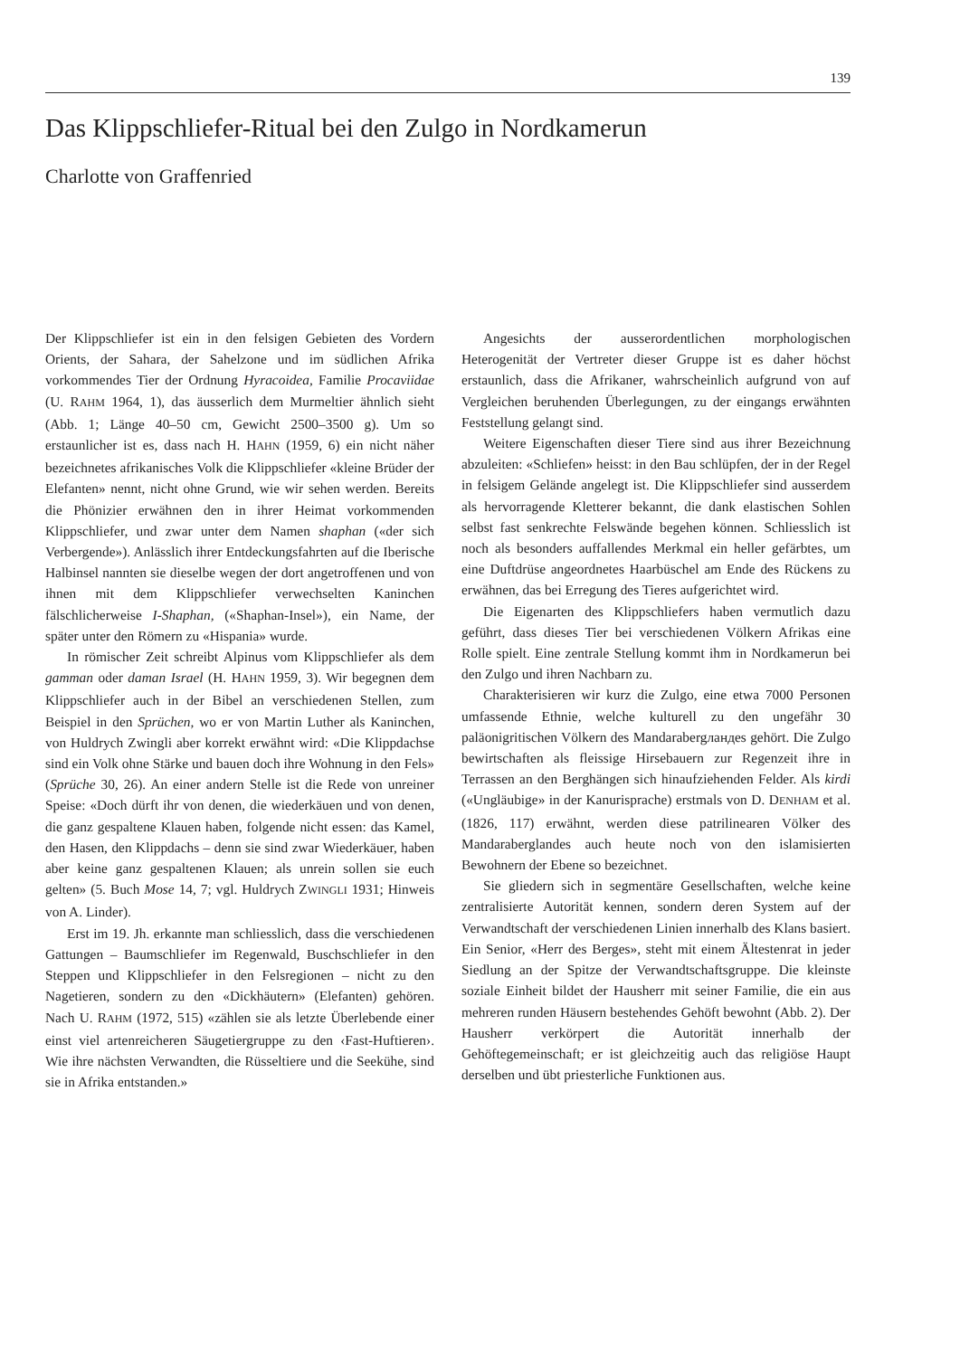139
Das Klippschliefer-Ritual bei den Zulgo in Nordkamerun
Charlotte von Graffenried
Der Klippschliefer ist ein in den felsigen Gebieten des Vordern Orients, der Sahara, der Sahelzone und im südlichen Afrika vorkommendes Tier der Ordnung Hyracoidea, Familie Procaviidae (U. RAHM 1964, 1), das äusserlich dem Murmeltier ähnlich sieht (Abb. 1; Länge 40–50 cm, Gewicht 2500–3500 g). Um so erstaunlicher ist es, dass nach H. HAHN (1959, 6) ein nicht näher bezeichnetes afrikanisches Volk die Klippschliefer «kleine Brüder der Elefanten» nennt, nicht ohne Grund, wie wir sehen werden. Bereits die Phönizier erwähnen den in ihrer Heimat vorkommenden Klippschliefer, und zwar unter dem Namen shaphan («der sich Verbergende»). Anlässlich ihrer Entdeckungsfahrten auf die Iberische Halbinsel nannten sie dieselbe wegen der dort angetroffenen und von ihnen mit dem Klippschliefer verwechselten Kaninchen fälschlicherweise I-Shaphan, («Shaphan-Insel»), ein Name, der später unter den Römern zu «Hispania» wurde.
In römischer Zeit schreibt Alpinus vom Klippschliefer als dem gamman oder daman Israel (H. HAHN 1959, 3). Wir begegnen dem Klippschliefer auch in der Bibel an verschiedenen Stellen, zum Beispiel in den Sprüchen, wo er von Martin Luther als Kaninchen, von Huldrych Zwingli aber korrekt erwähnt wird: «Die Klippdachse sind ein Volk ohne Stärke und bauen doch ihre Wohnung in den Fels» (Sprüche 30, 26). An einer andern Stelle ist die Rede von unreiner Speise: «Doch dürft ihr von denen, die wiederkäuen und von denen, die ganz gespaltene Klauen haben, folgende nicht essen: das Kamel, den Hasen, den Klippdachs – denn sie sind zwar Wiederkäuer, haben aber keine ganz gespaltenen Klauen; als unrein sollen sie euch gelten» (5. Buch Mose 14, 7; vgl. Huldrych ZWINGLI 1931; Hinweis von A. Linder).
Erst im 19. Jh. erkannte man schliesslich, dass die verschiedenen Gattungen – Baumschliefer im Regenwald, Buschschliefer in den Steppen und Klippschliefer in den Felsregionen – nicht zu den Nagetieren, sondern zu den «Dickhäutern» (Elefanten) gehören. Nach U. RAHM (1972, 515) «zählen sie als letzte Überlebende einer einst viel artenreicheren Säugetiergruppe zu den ‹Fast-Huftieren›. Wie ihre nächsten Verwandten, die Rüsseltiere und die Seekühe, sind sie in Afrika entstanden.»
Angesichts der ausserordentlichen morphologischen Heterogenität der Vertreter dieser Gruppe ist es daher höchst erstaunlich, dass die Afrikaner, wahrscheinlich aufgrund von auf Vergleichen beruhenden Überlegungen, zu der eingangs erwähnten Feststellung gelangt sind.
Weitere Eigenschaften dieser Tiere sind aus ihrer Bezeichnung abzuleiten: «Schliefen» heisst: in den Bau schlüpfen, der in der Regel in felsigem Gelände angelegt ist. Die Klippschliefer sind ausserdem als hervorragende Kletterer bekannt, die dank elastischen Sohlen selbst fast senkrechte Felswände begehen können. Schliesslich ist noch als besonders auffallendes Merkmal ein heller gefärbtes, um eine Duftdrüse angeordnetes Haarbüschel am Ende des Rückens zu erwähnen, das bei Erregung des Tieres aufgerichtet wird.
Die Eigenarten des Klippschliefers haben vermutlich dazu geführt, dass dieses Tier bei verschiedenen Völkern Afrikas eine Rolle spielt. Eine zentrale Stellung kommt ihm in Nordkamerun bei den Zulgo und ihren Nachbarn zu.
Charakterisieren wir kurz die Zulgo, eine etwa 7000 Personen umfassende Ethnie, welche kulturell zu den ungefähr 30 paläonigritischen Völkern des Mandarabergландes gehört. Die Zulgo bewirtschaften als fleissige Hirsebauern zur Regenzeit ihre in Terrassen an den Berghängen sich hinaufziehenden Felder. Als kirdi («Ungläubige» in der Kanurisprache) erstmals von D. DENHAM et al. (1826, 117) erwähnt, werden diese patrilinearen Völker des Mandaraberglandes auch heute noch von den islamisierten Bewohnern der Ebene so bezeichnet.
Sie gliedern sich in segmentäre Gesellschaften, welche keine zentralisierte Autorität kennen, sondern deren System auf der Verwandtschaft der verschiedenen Linien innerhalb des Klans basiert. Ein Senior, «Herr des Berges», steht mit einem Ältestenrat in jeder Siedlung an der Spitze der Verwandtschaftsgruppe. Die kleinste soziale Einheit bildet der Hausherr mit seiner Familie, die ein aus mehreren runden Häusern bestehendes Gehöft bewohnt (Abb. 2). Der Hausherr verkörpert die Autorität innerhalb der Gehöftegemeinschaft; er ist gleichzeitig auch das religiöse Haupt derselben und übt priesterliche Funktionen aus.